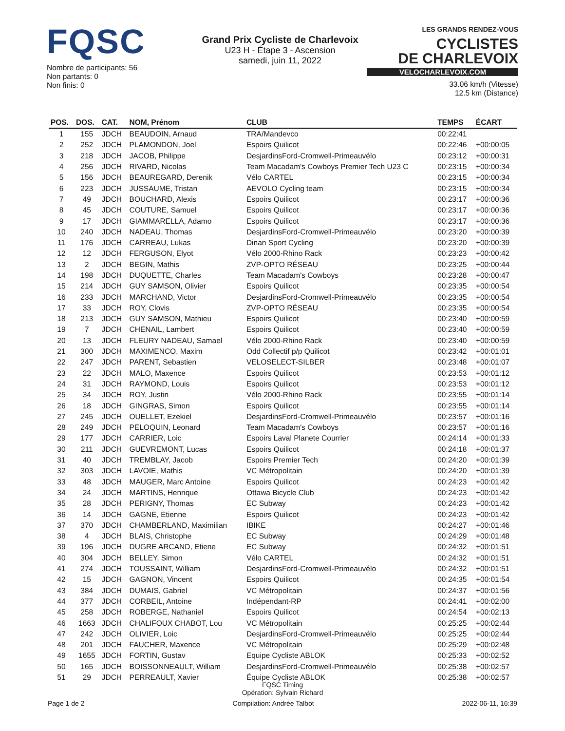FQSC
Nombre de participants: 56
Non partants: 0
Non finis: 0
Grand Prix Cycliste de Charlevoix
U23 H - Étape 3 - Ascension
samedi, juin 11, 2022
LES GRANDS RENDEZ-VOUS CYCLISTES
DE CHARLEVOIX
VELOCHARLEVOIX.COM
33.06 km/h (Vitesse)
12.5 km (Distance)
| POS. | DOS. | CAT. | NOM, Prénom | CLUB | TEMPS | ÉCART |
| --- | --- | --- | --- | --- | --- | --- |
| 1 | 155 | JDCH | BEAUDOIN, Arnaud | TRA/Mandevco | 00:22:41 | |
| 2 | 252 | JDCH | PLAMONDON, Joel | Espoirs Quilicot | 00:22:46 | +00:00:05 |
| 3 | 218 | JDCH | JACOB, Philippe | DesjardinsFord-Cromwell-Primeauvélo | 00:23:12 | +00:00:31 |
| 4 | 256 | JDCH | RIVARD, Nicolas | Team Macadam's Cowboys Premier Tech U23 C | 00:23:15 | +00:00:34 |
| 5 | 156 | JDCH | BEAUREGARD, Derenik | Vélo CARTEL | 00:23:15 | +00:00:34 |
| 6 | 223 | JDCH | JUSSAUME, Tristan | AEVOLO Cycling team | 00:23:15 | +00:00:34 |
| 7 | 49 | JDCH | BOUCHARD, Alexis | Espoirs Quilicot | 00:23:17 | +00:00:36 |
| 8 | 45 | JDCH | COUTURE, Samuel | Espoirs Quilicot | 00:23:17 | +00:00:36 |
| 9 | 17 | JDCH | GIAMMARELLA, Adamo | Espoirs Quilicot | 00:23:17 | +00:00:36 |
| 10 | 240 | JDCH | NADEAU, Thomas | DesjardinsFord-Cromwell-Primeauvélo | 00:23:20 | +00:00:39 |
| 11 | 176 | JDCH | CARREAU, Lukas | Dinan Sport Cycling | 00:23:20 | +00:00:39 |
| 12 | 12 | JDCH | FERGUSON, Elyot | Vélo 2000-Rhino Rack | 00:23:23 | +00:00:42 |
| 13 | 2 | JDCH | BEGIN, Mathis | ZVP-OPTO RÉSEAU | 00:23:25 | +00:00:44 |
| 14 | 198 | JDCH | DUQUETTE, Charles | Team Macadam's Cowboys | 00:23:28 | +00:00:47 |
| 15 | 214 | JDCH | GUY SAMSON, Olivier | Espoirs Quilicot | 00:23:35 | +00:00:54 |
| 16 | 233 | JDCH | MARCHAND, Victor | DesjardinsFord-Cromwell-Primeauvélo | 00:23:35 | +00:00:54 |
| 17 | 33 | JDCH | ROY, Clovis | ZVP-OPTO RÉSEAU | 00:23:35 | +00:00:54 |
| 18 | 213 | JDCH | GUY SAMSON, Mathieu | Espoirs Quilicot | 00:23:40 | +00:00:59 |
| 19 | 7 | JDCH | CHENAIL, Lambert | Espoirs Quilicot | 00:23:40 | +00:00:59 |
| 20 | 13 | JDCH | FLEURY NADEAU, Samael | Vélo 2000-Rhino Rack | 00:23:40 | +00:00:59 |
| 21 | 300 | JDCH | MAXIMENCO, Maxim | Odd Collectif p/p Quilicot | 00:23:42 | +00:01:01 |
| 22 | 247 | JDCH | PARENT, Sebastien | VELOSELECT-SILBER | 00:23:48 | +00:01:07 |
| 23 | 22 | JDCH | MALO, Maxence | Espoirs Quilicot | 00:23:53 | +00:01:12 |
| 24 | 31 | JDCH | RAYMOND, Louis | Espoirs Quilicot | 00:23:53 | +00:01:12 |
| 25 | 34 | JDCH | ROY, Justin | Vélo 2000-Rhino Rack | 00:23:55 | +00:01:14 |
| 26 | 18 | JDCH | GINGRAS, Simon | Espoirs Quilicot | 00:23:55 | +00:01:14 |
| 27 | 245 | JDCH | OUELLET, Ezekiel | DesjardinsFord-Cromwell-Primeauvélo | 00:23:57 | +00:01:16 |
| 28 | 249 | JDCH | PELOQUIN, Leonard | Team Macadam's Cowboys | 00:23:57 | +00:01:16 |
| 29 | 177 | JDCH | CARRIER, Loic | Espoirs Laval Planete Courrier | 00:24:14 | +00:01:33 |
| 30 | 211 | JDCH | GUEVREMONT, Lucas | Espoirs Quilicot | 00:24:18 | +00:01:37 |
| 31 | 40 | JDCH | TREMBLAY, Jacob | Espoirs Premier Tech | 00:24:20 | +00:01:39 |
| 32 | 303 | JDCH | LAVOIE, Mathis | VC Métropolitain | 00:24:20 | +00:01:39 |
| 33 | 48 | JDCH | MAUGER, Marc Antoine | Espoirs Quilicot | 00:24:23 | +00:01:42 |
| 34 | 24 | JDCH | MARTINS, Henrique | Ottawa Bicycle Club | 00:24:23 | +00:01:42 |
| 35 | 28 | JDCH | PERIGNY, Thomas | EC Subway | 00:24:23 | +00:01:42 |
| 36 | 14 | JDCH | GAGNE, Etienne | Espoirs Quilicot | 00:24:23 | +00:01:42 |
| 37 | 370 | JDCH | CHAMBERLAND, Maximilian | IBIKE | 00:24:27 | +00:01:46 |
| 38 | 4 | JDCH | BLAIS, Christophe | EC Subway | 00:24:29 | +00:01:48 |
| 39 | 196 | JDCH | DUGRE ARCAND, Etiene | EC Subway | 00:24:32 | +00:01:51 |
| 40 | 304 | JDCH | BELLEY, Simon | Vélo CARTEL | 00:24:32 | +00:01:51 |
| 41 | 274 | JDCH | TOUSSAINT, William | DesjardinsFord-Cromwell-Primeauvélo | 00:24:32 | +00:01:51 |
| 42 | 15 | JDCH | GAGNON, Vincent | Espoirs Quilicot | 00:24:35 | +00:01:54 |
| 43 | 384 | JDCH | DUMAIS, Gabriel | VC Métropolitain | 00:24:37 | +00:01:56 |
| 44 | 377 | JDCH | CORBEIL, Antoine | Indépendant-RP | 00:24:41 | +00:02:00 |
| 45 | 258 | JDCH | ROBERGE, Nathaniel | Espoirs Quilicot | 00:24:54 | +00:02:13 |
| 46 | 1663 | JDCH | CHALIFOUX CHABOT, Lou | VC Métropolitain | 00:25:25 | +00:02:44 |
| 47 | 242 | JDCH | OLIVIER, Loic | DesjardinsFord-Cromwell-Primeauvélo | 00:25:25 | +00:02:44 |
| 48 | 201 | JDCH | FAUCHER, Maxence | VC Métropolitain | 00:25:29 | +00:02:48 |
| 49 | 1655 | JDCH | FORTIN, Gustav | Equipe Cycliste ABLOK | 00:25:33 | +00:02:52 |
| 50 | 165 | JDCH | BOISSONNEAULT, William | DesjardinsFord-Cromwell-Primeauvélo | 00:25:38 | +00:02:57 |
| 51 | 29 | JDCH | PERREAULT, Xavier | Équipe Cycliste ABLOK | 00:25:38 | +00:02:57 |
FQSC Timing
Opération: Sylvain Richard
Page 1 de 2 Compilation: Andrée Talbot 2022-06-11, 16:39